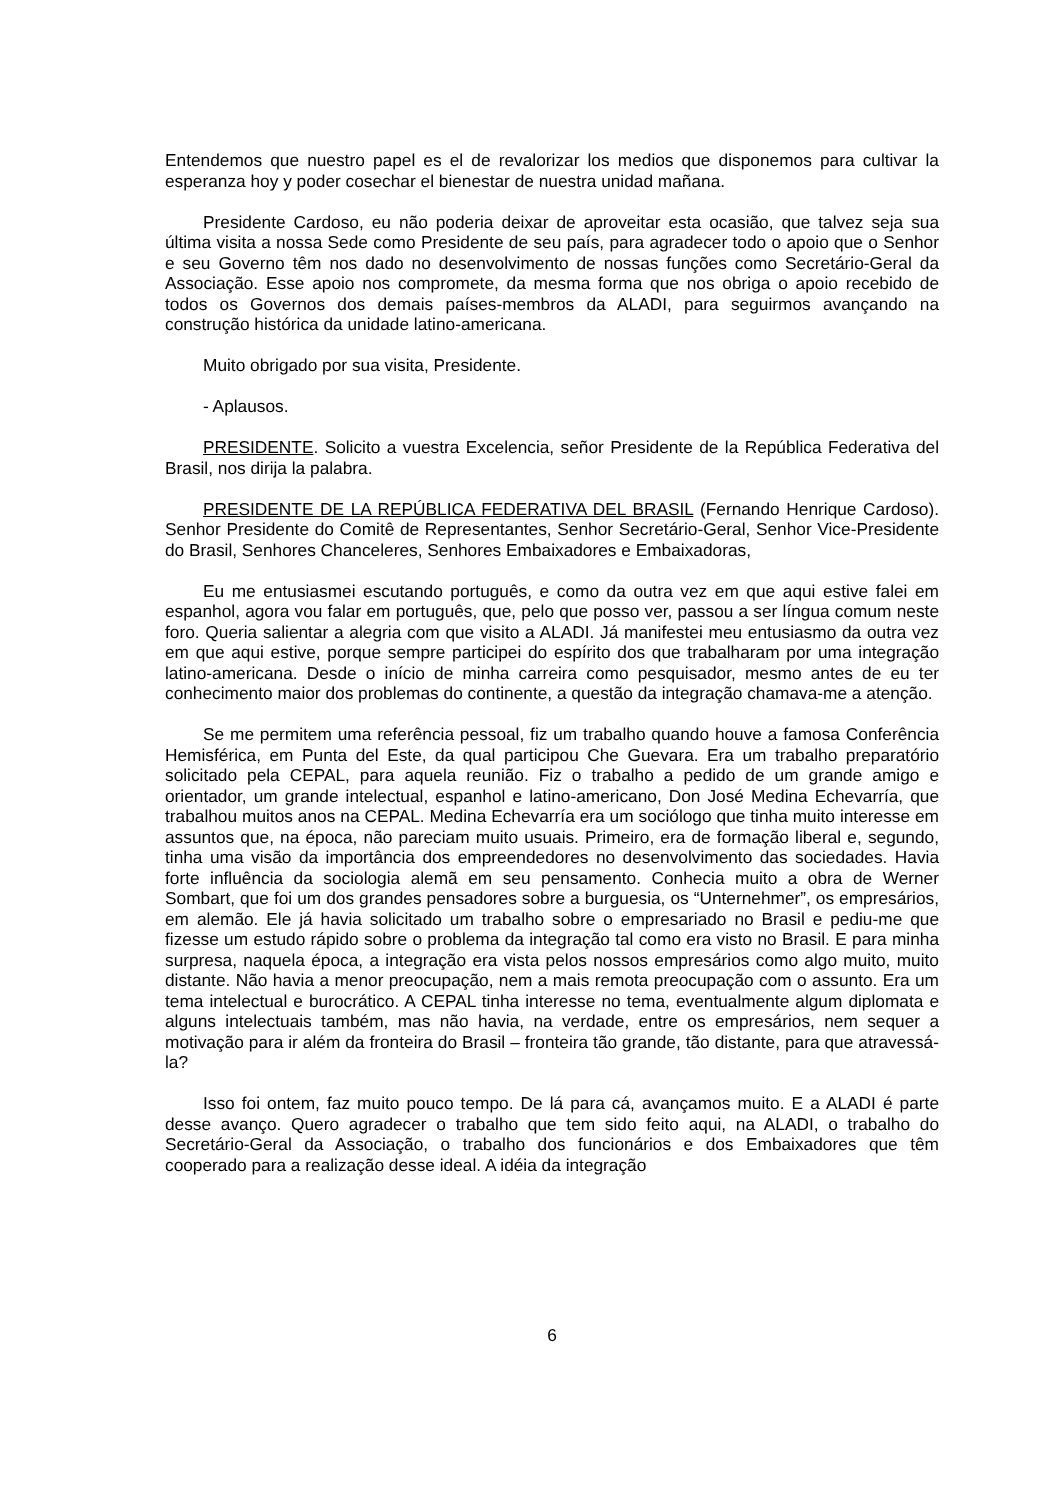Entendemos que nuestro papel es el de revalorizar los medios que disponemos para cultivar la esperanza hoy y poder cosechar el bienestar de nuestra unidad mañana.
Presidente Cardoso, eu não poderia deixar de aproveitar esta ocasião, que talvez seja sua última visita a nossa Sede como Presidente de seu país, para agradecer todo o apoio que o Senhor e seu Governo têm nos dado no desenvolvimento de nossas funções como Secretário-Geral da Associação. Esse apoio nos compromete, da mesma forma que nos obriga o apoio recebido de todos os Governos dos demais países-membros da ALADI, para seguirmos avançando na construção histórica da unidade latino-americana.
Muito obrigado por sua visita, Presidente.
- Aplausos.
PRESIDENTE. Solicito a vuestra Excelencia, señor Presidente de la República Federativa del Brasil, nos dirija la palabra.
PRESIDENTE DE LA REPÚBLICA FEDERATIVA DEL BRASIL (Fernando Henrique Cardoso). Senhor Presidente do Comitê de Representantes, Senhor Secretário-Geral, Senhor Vice-Presidente do Brasil, Senhores Chanceleres, Senhores Embaixadores e Embaixadoras,
Eu me entusiasmei escutando português, e como da outra vez em que aqui estive falei em espanhol, agora vou falar em português, que, pelo que posso ver, passou a ser língua comum neste foro. Queria salientar a alegria com que visito a ALADI. Já manifestei meu entusiasmo da outra vez em que aqui estive, porque sempre participei do espírito dos que trabalharam por uma integração latino-americana. Desde o início de minha carreira como pesquisador, mesmo antes de eu ter conhecimento maior dos problemas do continente, a questão da integração chamava-me a atenção.
Se me permitem uma referência pessoal, fiz um trabalho quando houve a famosa Conferência Hemisférica, em Punta del Este, da qual participou Che Guevara. Era um trabalho preparatório solicitado pela CEPAL, para aquela reunião. Fiz o trabalho a pedido de um grande amigo e orientador, um grande intelectual, espanhol e latino-americano, Don José Medina Echevarría, que trabalhou muitos anos na CEPAL. Medina Echevarría era um sociólogo que tinha muito interesse em assuntos que, na época, não pareciam muito usuais. Primeiro, era de formação liberal e, segundo, tinha uma visão da importância dos empreendedores no desenvolvimento das sociedades. Havia forte influência da sociologia alemã em seu pensamento. Conhecia muito a obra de Werner Sombart, que foi um dos grandes pensadores sobre a burguesia, os “Unternehmer”, os empresários, em alemão. Ele já havia solicitado um trabalho sobre o empresariado no Brasil e pediu-me que fizesse um estudo rápido sobre o problema da integração tal como era visto no Brasil. E para minha surpresa, naquela época, a integração era vista pelos nossos empresários como algo muito, muito distante. Não havia a menor preocupação, nem a mais remota preocupação com o assunto. Era um tema intelectual e burocrático. A CEPAL tinha interesse no tema, eventualmente algum diplomata e alguns intelectuais também, mas não havia, na verdade, entre os empresários, nem sequer a motivação para ir além da fronteira do Brasil – fronteira tão grande, tão distante, para que atravessá-la?
Isso foi ontem, faz muito pouco tempo. De lá para cá, avançamos muito. E a ALADI é parte desse avanço. Quero agradecer o trabalho que tem sido feito aqui, na ALADI, o trabalho do Secretário-Geral da Associação, o trabalho dos funcionários e dos Embaixadores que têm cooperado para a realização desse ideal. A idéia da integração
6